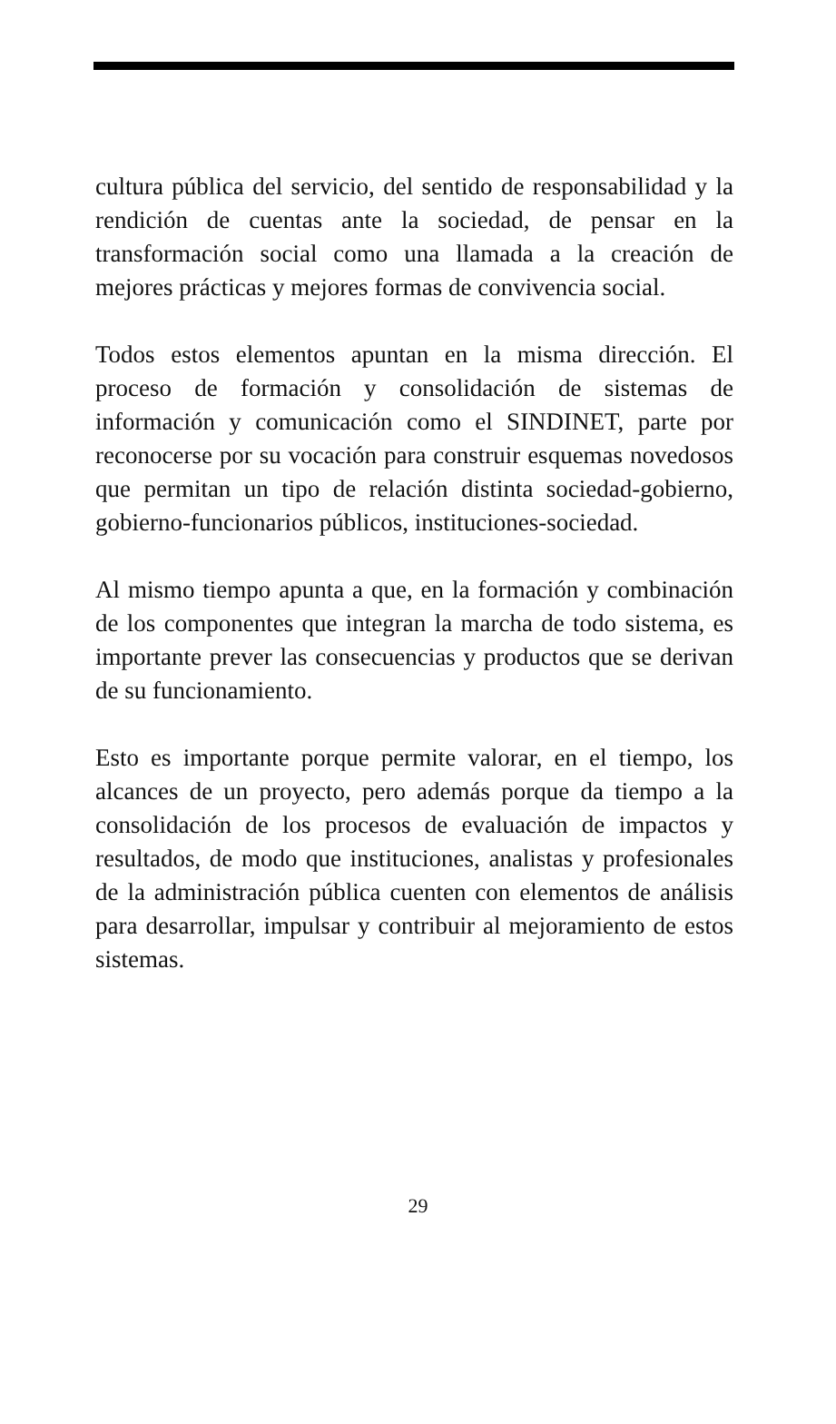cultura pública del servicio, del sentido de responsabilidad y la rendición de cuentas ante la sociedad, de pensar en la transformación social como una llamada a la creación de mejores prácticas y mejores formas de convivencia social.
Todos estos elementos apuntan en la misma dirección. El proceso de formación y consolidación de sistemas de información y comunicación como el SINDINET, parte por reconocerse por su vocación para construir esquemas novedosos que permitan un tipo de relación distinta sociedad-gobierno, gobierno-funcionarios públicos, instituciones-sociedad.
Al mismo tiempo apunta a que, en la formación y combinación de los componentes que integran la marcha de todo sistema, es importante prever las consecuencias y productos que se derivan de su funcionamiento.
Esto es importante porque permite valorar, en el tiempo, los alcances de un proyecto, pero además porque da tiempo a la consolidación de los procesos de evaluación de impactos y resultados, de modo que instituciones, analistas y profesionales de la administración pública cuenten con elementos de análisis para desarrollar, impulsar y contribuir al mejoramiento de estos sistemas.
29